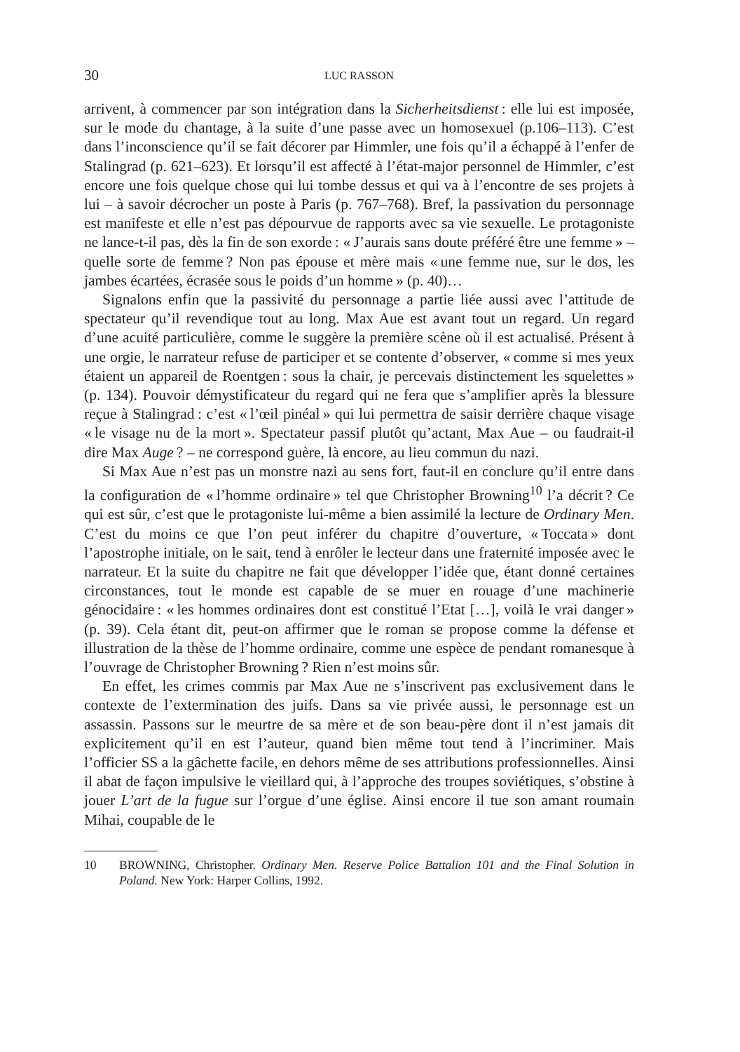30 LUC RASSON
arrivent, à commencer par son intégration dans la Sicherheitsdienst : elle lui est imposée, sur le mode du chantage, à la suite d’une passe avec un homosexuel (p.106–113). C’est dans l’inconscience qu’il se fait décorer par Himmler, une fois qu’il a échappé à l’enfer de Stalingrad (p. 621–623). Et lorsqu’il est affecté à l’état-major personnel de Himmler, c’est encore une fois quelque chose qui lui tombe dessus et qui va à l’encontre de ses projets à lui – à savoir décrocher un poste à Paris (p. 767–768). Bref, la passivation du personnage est manifeste et elle n’est pas dépourvue de rapports avec sa vie sexuelle. Le protagoniste ne lance-t-il pas, dès la fin de son exorde : « J’aurais sans doute préféré être une femme » – quelle sorte de femme ? Non pas épouse et mère mais « une femme nue, sur le dos, les jambes écartées, écrasée sous le poids d’un homme » (p. 40)…
Signalons enfin que la passivité du personnage a partie liée aussi avec l’attitude de spectateur qu’il revendique tout au long. Max Aue est avant tout un regard. Un regard d’une acuité particulière, comme le suggère la première scène où il est actualisé. Présent à une orgie, le narrateur refuse de participer et se contente d’observer, « comme si mes yeux étaient un appareil de Roentgen : sous la chair, je percevais distinctement les squelettes » (p. 134). Pouvoir démystificateur du regard qui ne fera que s’amplifier après la blessure reçue à Stalingrad : c’est « l’œil pinéal » qui lui permettra de saisir derrière chaque visage « le visage nu de la mort ». Spectateur passif plutôt qu’actant, Max Aue – ou faudrait-il dire Max Auge ? – ne correspond guère, là encore, au lieu commun du nazi.
Si Max Aue n’est pas un monstre nazi au sens fort, faut-il en conclure qu’il entre dans la configuration de « l’homme ordinaire » tel que Christopher Browning<sup>10</sup> l’a décrit ? Ce qui est sûr, c’est que le protagoniste lui-même a bien assimilé la lecture de Ordinary Men. C’est du moins ce que l’on peut inférer du chapitre d’ouverture, « Toccata » dont l’apostrophe initiale, on le sait, tend à enrôler le lecteur dans une fraternité imposée avec le narrateur. Et la suite du chapitre ne fait que développer l’idée que, étant donné certaines circonstances, tout le monde est capable de se muer en rouage d’une machinerie génocidaire : « les hommes ordinaires dont est constitué l’Etat […], voilà le vrai danger » (p. 39). Cela étant dit, peut-on affirmer que le roman se propose comme la défense et illustration de la thèse de l’homme ordinaire, comme une espèce de pendant romanesque à l’ouvrage de Christopher Browning ? Rien n’est moins sûr.
En effet, les crimes commis par Max Aue ne s’inscrivent pas exclusivement dans le contexte de l’extermination des juifs. Dans sa vie privée aussi, le personnage est un assassin. Passons sur le meurtre de sa mère et de son beau-père dont il n’est jamais dit explicitement qu’il en est l’auteur, quand bien même tout tend à l’incriminer. Mais l’officier SS a la gâchette facile, en dehors même de ses attributions professionnelles. Ainsi il abat de façon impulsive le vieillard qui, à l’approche des troupes soviétiques, s’obstine à jouer L’art de la fugue sur l’orgue d’une église. Ainsi encore il tue son amant roumain Mihai, coupable de le
10 BROWNING, Christopher. Ordinary Men. Reserve Police Battalion 101 and the Final Solution in Poland. New York: Harper Collins, 1992.